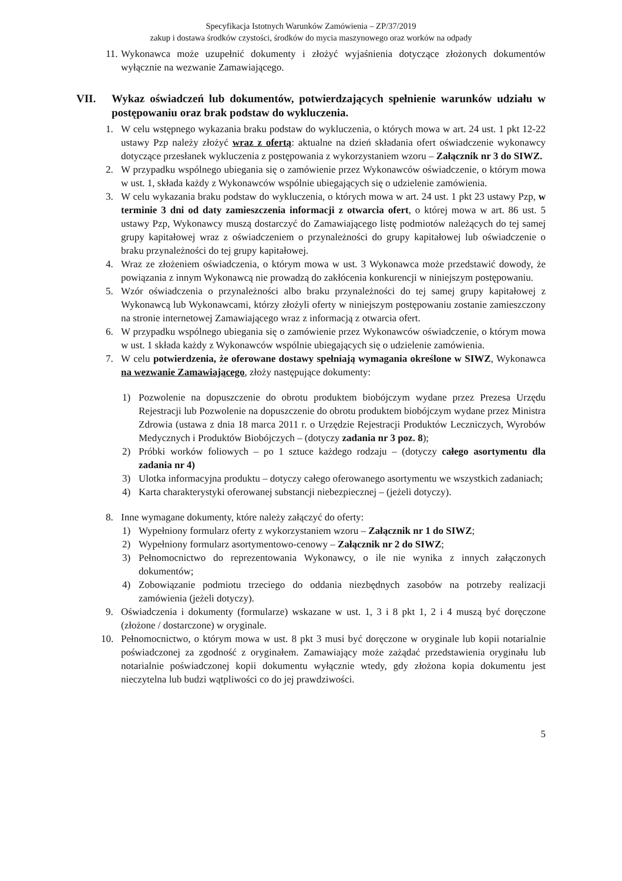Specyfikacja Istotnych Warunków Zamówienia – ZP/37/2019
zakup i dostawa środków czystości, środków do mycia maszynowego oraz worków na odpady
11. Wykonawca może uzupełnić dokumenty i złożyć wyjaśnienia dotyczące złożonych dokumentów wyłącznie na wezwanie Zamawiającego.
VII. Wykaz oświadczeń lub dokumentów, potwierdzających spełnienie warunków udziału w postępowaniu oraz brak podstaw do wykluczenia.
1. W celu wstępnego wykazania braku podstaw do wykluczenia, o których mowa w art. 24 ust. 1 pkt 12-22 ustawy Pzp należy złożyć wraz z ofertą: aktualne na dzień składania ofert oświadczenie wykonawcy dotyczące przesłanek wykluczenia z postępowania z wykorzystaniem wzoru – Załącznik nr 3 do SIWZ.
2. W przypadku wspólnego ubiegania się o zamówienie przez Wykonawców oświadczenie, o którym mowa w ust. 1, składa każdy z Wykonawców wspólnie ubiegających się o udzielenie zamówienia.
3. W celu wykazania braku podstaw do wykluczenia, o których mowa w art. 24 ust. 1 pkt 23 ustawy Pzp, w terminie 3 dni od daty zamieszczenia informacji z otwarcia ofert, o której mowa w art. 86 ust. 5 ustawy Pzp, Wykonawcy muszą dostarczyć do Zamawiającego listę podmiotów należących do tej samej grupy kapitałowej wraz z oświadczeniem o przynależności do grupy kapitałowej lub oświadczenie o braku przynależności do tej grupy kapitałowej.
4. Wraz ze złożeniem oświadczenia, o którym mowa w ust. 3 Wykonawca może przedstawić dowody, że powiązania z innym Wykonawcą nie prowadzą do zakłócenia konkurencji w niniejszym postępowaniu.
5. Wzór oświadczenia o przynależności albo braku przynależności do tej samej grupy kapitałowej z Wykonawcą lub Wykonawcami, którzy złożyli oferty w niniejszym postępowaniu zostanie zamieszczony na stronie internetowej Zamawiającego wraz z informacją z otwarcia ofert.
6. W przypadku wspólnego ubiegania się o zamówienie przez Wykonawców oświadczenie, o którym mowa w ust. 1 składa każdy z Wykonawców wspólnie ubiegających się o udzielenie zamówienia.
7. W celu potwierdzenia, że oferowane dostawy spełniają wymagania określone w SIWZ, Wykonawca na wezwanie Zamawiającego, złoży następujące dokumenty:
1) Pozwolenie na dopuszczenie do obrotu produktem biobójczym wydane przez Prezesa Urzędu Rejestracji lub Pozwolenie na dopuszczenie do obrotu produktem biobójczym wydane przez Ministra Zdrowia (ustawa z dnia 18 marca 2011 r. o Urzędzie Rejestracji Produktów Leczniczych, Wyrobów Medycznych i Produktów Biobójczych – (dotyczy zadania nr 3 poz. 8);
2) Próbki worków foliowych – po 1 sztuce każdego rodzaju – (dotyczy całego asortymentu dla zadania nr 4)
3) Ulotka informacyjna produktu – dotyczy całego oferowanego asortymentu we wszystkich zadaniach;
4) Karta charakterystyki oferowanej substancji niebezpiecznej – (jeżeli dotyczy).
8. Inne wymagane dokumenty, które należy załączyć do oferty:
1) Wypełniony formularz oferty z wykorzystaniem wzoru – Załącznik nr 1 do SIWZ;
2) Wypełniony formularz asortymentowo-cenowy – Załącznik nr 2 do SIWZ;
3) Pełnomocnictwo do reprezentowania Wykonawcy, o ile nie wynika z innych załączonych dokumentów;
4) Zobowiązanie podmiotu trzeciego do oddania niezbędnych zasobów na potrzeby realizacji zamówienia (jeżeli dotyczy).
9. Oświadczenia i dokumenty (formularze) wskazane w ust. 1, 3 i 8 pkt 1, 2 i 4 muszą być doręczone (złożone / dostarczone) w oryginale.
10. Pełnomocnictwo, o którym mowa w ust. 8 pkt 3 musi być doręczone w oryginale lub kopii notarialnie poświadczonej za zgodność z oryginałem. Zamawiający może zażądać przedstawienia oryginału lub notarialnie poświadczonej kopii dokumentu wyłącznie wtedy, gdy złożona kopia dokumentu jest nieczytelna lub budzi wątpliwości co do jej prawdziwości.
5